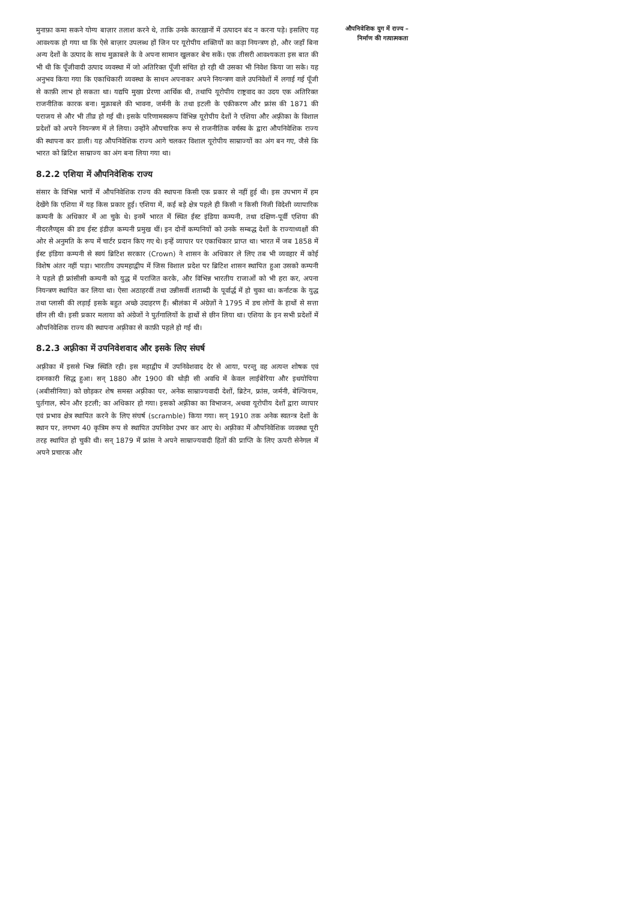मुनाफ़ा कमा सकने योग्य बाज़ार तलाश करने थे, ताकि उनके कारख़ानों में उत्पादन बंद न करना पड़े। इसलिए यह आवश्यक हो गया था कि ऐसे बाज़ार उपलब्ध हों जिन पर यूरोपीय शक्तियों का कड़ा नियन्त्रण हो, और जहाँ बिना अन्य देशों के उत्पाद के साथ मुक़ाबले के वे अपना सामान खुलकर बेच सकें। एक तीसरी आवश्यकता इस बात की भी थी कि पूँजीवादी उत्पाद व्यवस्था में जो अतिरिक्त पूँजी संचित हो रही थी उसका भी निवेश किया जा सके। यह अनुभव किया गया कि एकाधिकारी व्यवस्था के साधन अपनाकर अपने नियन्त्रण वाले उपनिवेशों में लगाई गई पूँजी से काफ़ी लाभ हो सकता था। यद्यपि मुख्य प्रेरणा आर्थिक थी, तथापि यूरोपीय राष्ट्रवाद का उदय एक अतिरिक्त राजनीतिक कारक बना। मुक़ाबले की भावना, जर्मनी के तथा इटली के एकीकरण और फ्रांस की 1871 की पराजय से और भी तीव्र हो गई थी। इसके परिणामस्वरूप विभिन्न यूरोपीय देशों ने एशिया और अफ़्रीका के विशाल प्रदेशों को अपने नियन्त्रण में ले लिया। उन्होंने औपचारिक रूप से राजनीतिक वर्चस्व के द्वारा औपनिवेशिक राज्य की स्थापना कर डाली। यह औपनिवेशिक राज्य आगे चलकर विशाल यूरोपीय साम्राज्यों का अंग बन गए, जैसे कि भारत को ब्रिटिश साम्राज्य का अंग बना लिया गया था।
8.2.2 एशिया में औपनिवेशिक राज्य
संसार के विभिन्न भागों में औपनिवेशिक राज्य की स्थापना किसी एक प्रकार से नहीं हुई थी। इस उपभाग में हम देखेंगे कि एशिया में यह किस प्रकार हुई। एशिया में, कई बड़े क्षेत्र पहले ही किसी न किसी निजी विदेशी व्यापारिक कम्पनी के अधिकार में आ चुके थे। इनमें भारत में स्थित ईस्ट इंडिया कम्पनी, तथा दक्षिण-पूर्वी एशिया की नीदरलैण्ड्स की डच ईस्ट इंडीज़ कम्पनी प्रमुख थीं। इन दोनों कम्पनियों को उनके सम्बद्ध देशों के राज्याध्यक्षों की ओर से अनुमति के रूप में चार्टर प्रदान किए गए थे। इन्हें व्यापार पर एकाधिकार प्राप्त था। भारत में जब 1858 में ईस्ट इंडिया कम्पनी से स्वयं ब्रिटिश सरकार (Crown) ने शासन के अधिकार ले लिए तब भी व्यवहार में कोई विशेष अंतर नहीं पड़ा। भारतीय उपमहाद्वीप में जिस विशाल प्रदेश पर ब्रिटिश शासन स्थापित हुआ उसको कम्पनी ने पहले ही फ्रांसीसी कम्पनी को युद्ध में पराजित करके, और विभिन्न भारतीय राजाओं को भी हरा कर, अपना नियन्त्रण स्थापित कर लिया था। ऐसा अठाहरवीं तथा उन्नीसवीं शताब्दी के पूर्वार्द्ध में हो चुका था। कर्नाटक के युद्ध तथा प्लासी की लड़ाई इसके बहुत अच्छे उदाहरण हैं। श्रीलंका में अंग्रेज़ों ने 1795 में डच लोगों के हाथों से सत्ता छीन ली थी। इसी प्रकार मलाया को अंग्रेजों ने पुर्तगालियों के हाथों से छीन लिया था। एशिया के इन सभी प्रदेशों में औपनिवेशिक राज्य की स्थापना अफ़्रीका से काफ़ी पहले हो गई थी।
8.2.3 अफ़्रीका में उपनिवेशवाद और इसके लिए संघर्ष
अफ़्रीका में इससे भिन्न स्थिति रही। इस महाद्वीप में उपनिवेशवाद देर से आया, परन्तु वह अत्यन्त शोषक एवं दमनकारी सिद्ध हुआ। सन् 1880 और 1900 की थोड़ी सी अवधि में केवल लाईबेरिया और इथयोपिया (अबीसीनिया) को छोड़कर शेष समस्त अफ़्रीका पर, अनेक साम्राज्यवादी देशों, ब्रिटेन, फ्रांस, जर्मनी, बेल्जियम, पुर्तगाल, स्पेन और इटली; का अधिकार हो गया। इसको अफ़्रीका का विभाजन, अथवा यूरोपीय देशों द्वारा व्यापार एवं प्रभाव क्षेत्र स्थापित करने के लिए संघर्ष (scramble) किया गया। सन् 1910 तक अनेक स्वतन्त्र देशों के स्थान पर, लगभग 40 कृत्रिम रूप से स्थापित उपनिवेश उभर कर आए थे। अफ़्रीका में औपनिवेशिक व्यवस्था पूरी तरह स्थापित हो चुकी थी। सन् 1879 में फ्रांस ने अपने साम्राज्यवादी हितों की प्राप्ति के लिए ऊपरी सेनेगल में अपने प्रचारक और
औपनिवेशिक युग में राज्य –
निर्माण की गत्यात्मकता